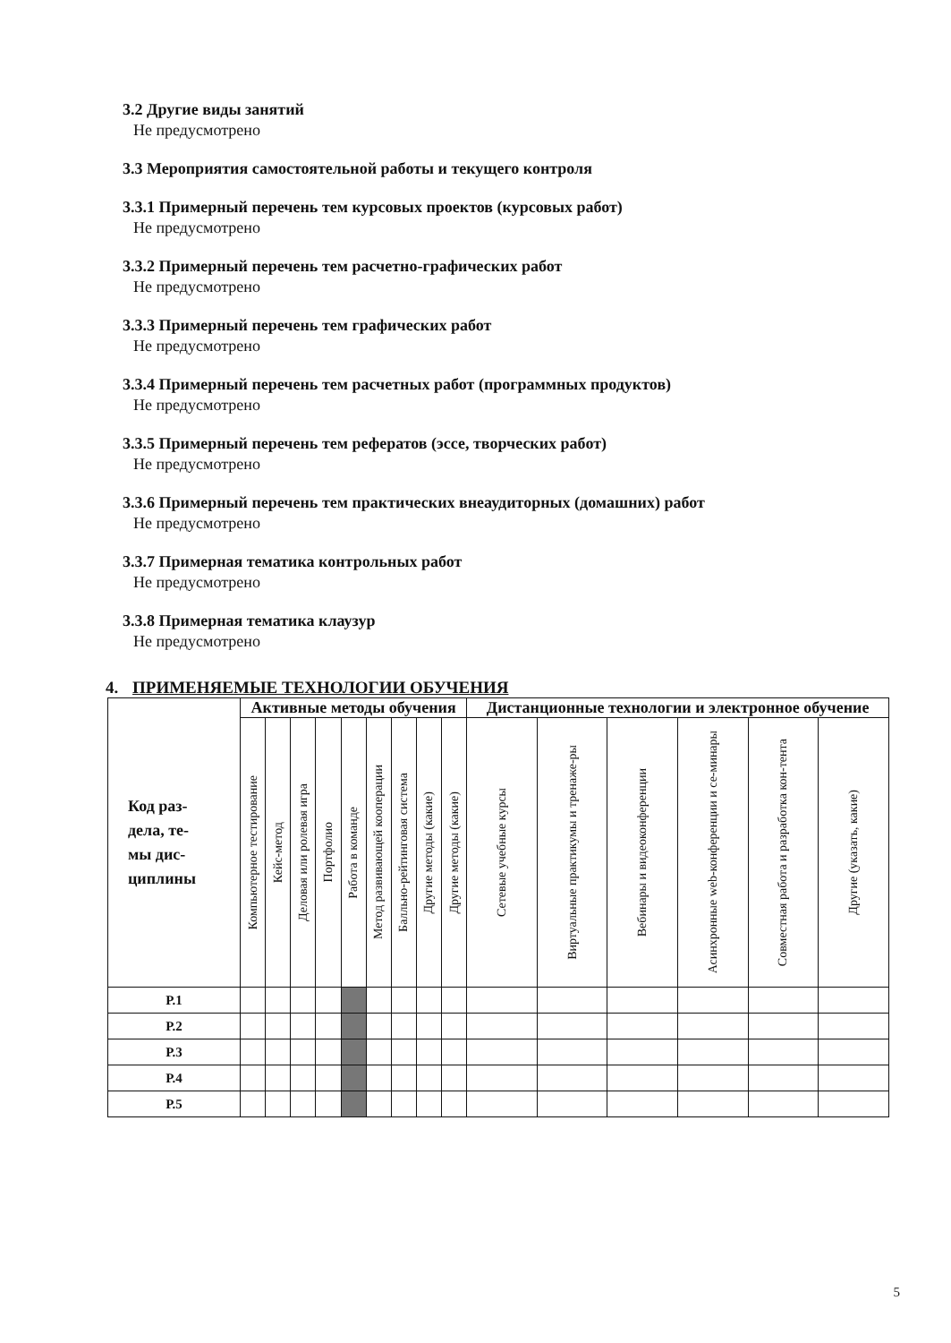3.2 Другие виды занятий
Не предусмотрено
3.3 Мероприятия самостоятельной работы и текущего контроля
3.3.1 Примерный перечень тем курсовых проектов (курсовых работ)
Не предусмотрено
3.3.2 Примерный перечень тем расчетно-графических работ
Не предусмотрено
3.3.3 Примерный перечень тем графических работ
Не предусмотрено
3.3.4 Примерный перечень тем расчетных работ (программных продуктов)
Не предусмотрено
3.3.5 Примерный перечень тем рефератов (эссе, творческих работ)
Не предусмотрено
3.3.6 Примерный перечень тем практических внеаудиторных (домашних) работ
Не предусмотрено
3.3.7 Примерная тематика контрольных работ
Не предусмотрено
3.3.8 Примерная тематика клаузур
Не предусмотрено
4. ПРИМЕНЯЕМЫЕ ТЕХНОЛОГИИ ОБУЧЕНИЯ
| Код раз- дела, те- мы дис- циплины | Активные методы обучения | | | | | | | | | Дистанционные технологии и электронное обучение | | | | | |
| --- | --- | --- | --- | --- | --- | --- | --- | --- | --- | --- | --- | --- | --- | --- | --- |
| | Компьютерное тестирование | Кейс-метод | Деловая или ролевая игра | Портфолио | Работа в команде | Метод развивающей кооперации | Балльно-рейтинговая система | Другие методы (какие) | Другие методы (какие) | Сетевые учебные курсы | Виртуальные практикумы и тренаже-ры | Вебинары и видеоконференции | Асинхронные web-конференции и се-минары | Совместная работа и разработка кон-тента | Другие (указать, какие) |
| Р.1 | | | | | | | | | | | | | | | |
| Р.2 | | | | | | | | | | | | | | | |
| Р.3 | | | | | | | | | | | | | | | |
| Р.4 | | | | | | | | | | | | | | | |
| Р.5 | | | | | | | | | | | | | | | |
5